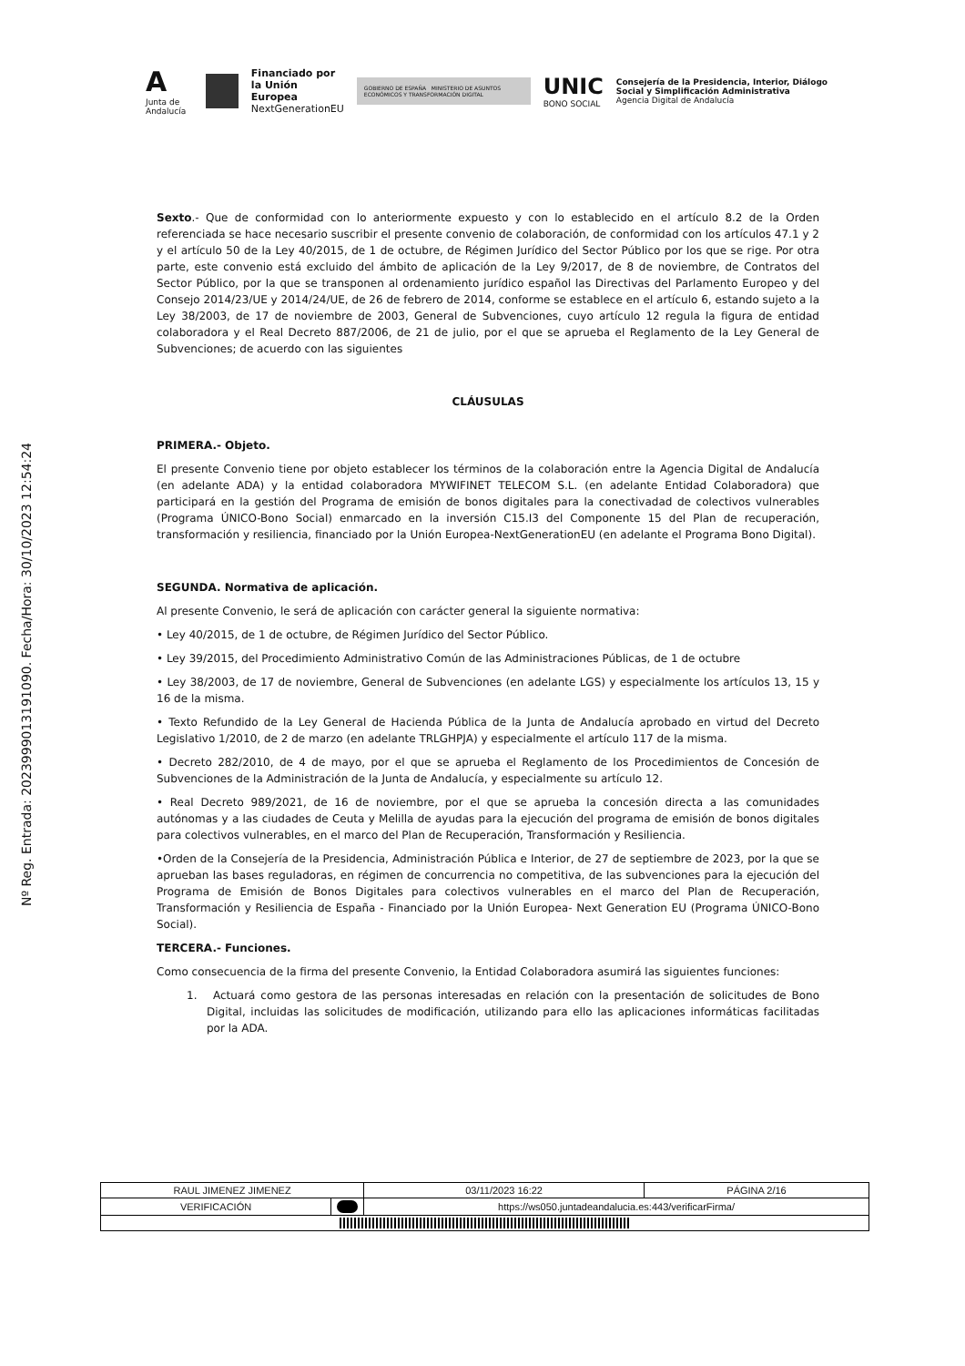A
Junta de Andalucía
Financiado por
la Unión Europea
NextGenerationEU
GOBIERNO DE ESPAÑA MINISTERIO DE ASUNTOS ECONÓMICOS Y TRANSFORMACIÓN DIGITAL
UNIC
BONO SOCIAL
Consejería de la Presidencia, Interior, Diálogo Social y Simplificación Administrativa
Agencia Digital de Andalucía
Nº Reg. Entrada: 202399901319109​0. Fecha/Hora: 30/10/2023 12:54:24
Sexto.- Que de conformidad con lo anteriormente expuesto y con lo establecido en el artículo 8.2 de la Orden referenciada se hace necesario suscribir el presente convenio de colaboración, de conformidad con los artículos 47.1 y 2 y el artículo 50 de la Ley 40/2015, de 1 de octubre, de Régimen Jurídico del Sector Público por los que se rige. Por otra parte, este convenio está excluido del ámbito de aplicación de la Ley 9/2017, de 8 de noviembre, de Contratos del Sector Público, por la que se transponen al ordenamiento jurídico español las Directivas del Parlamento Europeo y del Consejo 2014/23/UE y 2014/24/UE, de 26 de febrero de 2014, conforme se establece en el artículo 6, estando sujeto a la Ley 38/2003, de 17 de noviembre de 2003, General de Subvenciones, cuyo artículo 12 regula la figura de entidad colaboradora y el Real Decreto 887/2006, de 21 de julio, por el que se aprueba el Reglamento de la Ley General de Subvenciones; de acuerdo con las siguientes
CLÁUSULAS
PRIMERA.- Objeto.
El presente Convenio tiene por objeto establecer los términos de la colaboración entre la Agencia Digital de Andalucía (en adelante ADA) y la entidad colaboradora MYWIFINET TELECOM S.L. (en adelante Entidad Colaboradora) que participará en la gestión del Programa de emisión de bonos digitales para la conectivadad de colectivos vulnerables (Programa ÚNICO-Bono Social) enmarcado en la inversión C15.I3 del Componente 15 del Plan de recuperación, transformación y resiliencia, financiado por la Unión Europea-NextGenerationEU (en adelante el Programa Bono Digital).
SEGUNDA. Normativa de aplicación.
Al presente Convenio, le será de aplicación con carácter general la siguiente normativa:
• Ley 40/2015, de 1 de octubre, de Régimen Jurídico del Sector Público.
• Ley 39/2015, del Procedimiento Administrativo Común de las Administraciones Públicas, de 1 de octubre
• Ley 38/2003, de 17 de noviembre, General de Subvenciones (en adelante LGS) y especialmente los artículos 13, 15 y 16 de la misma.
• Texto Refundido de la Ley General de Hacienda Pública de la Junta de Andalucía aprobado en virtud del Decreto Legislativo 1/2010, de 2 de marzo (en adelante TRLGHPJA) y especialmente el artículo 117 de la misma.
• Decreto 282/2010, de 4 de mayo, por el que se aprueba el Reglamento de los Procedimientos de Concesión de Subvenciones de la Administración de la Junta de Andalucía, y especialmente su artículo 12.
• Real Decreto 989/2021, de 16 de noviembre, por el que se aprueba la concesión directa a las comunidades autónomas y a las ciudades de Ceuta y Melilla de ayudas para la ejecución del programa de emisión de bonos digitales para colectivos vulnerables, en el marco del Plan de Recuperación, Transformación y Resiliencia.
•Orden de la Consejería de la Presidencia, Administración Pública e Interior, de 27 de septiembre de 2023, por la que se aprueban las bases reguladoras, en régimen de concurrencia no competitiva, de las subvenciones para la ejecución del Programa de Emisión de Bonos Digitales para colectivos vulnerables en el marco del Plan de Recuperación, Transformación y Resiliencia de España - Financiado por la Unión Europea- Next Generation EU (Programa ÚNICO-Bono Social).
TERCERA.- Funciones.
Como consecuencia de la firma del presente Convenio, la Entidad Colaboradora asumirá las siguientes funciones:
1. Actuará como gestora de las personas interesadas en relación con la presentación de solicitudes de Bono Digital, incluidas las solicitudes de modificación, utilizando para ello las aplicaciones informáticas facilitadas por la ADA.
| RAUL JIMENEZ JIMENEZ | | | 03/11/2023 16:22 | PÁGINA 2/16 |
| VERIFICACIÓN | | https://ws050.juntadeandalucia.es:443/verificarFirma/ | | |